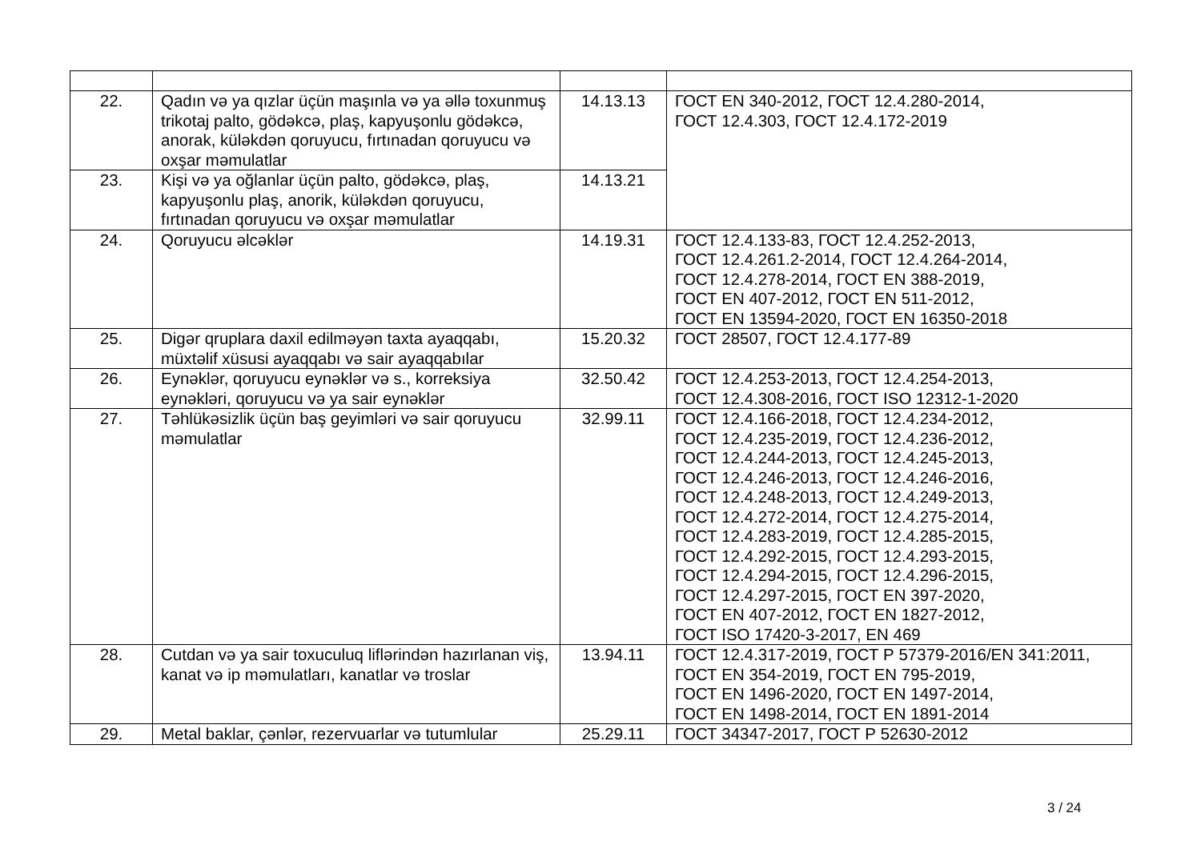| 22. | Qadın və ya qızlar üçün maşınla və ya əllə toxunmuş trikotaj palto, gödəkcə, plaş, kapyuşonlu gödəkcə, anorak, küləkdən qoruyucu, fırtınadan qoruyucu və oxşar məmulatlar | 14.13.13 | ГОСТ EN 340-2012, ГОСТ 12.4.280-2014, ГОСТ 12.4.303, ГОСТ 12.4.172-2019 |
| 23. | Kişi və ya oğlanlar üçün palto, gödəkcə, plaş, kapyuşonlu plaş, anorik, küləkdən qoruyucu, fırtınadan qoruyucu və oxşar məmulatlar | 14.13.21 | |
| 24. | Qoruyucu əlcəklər | 14.19.31 | ГОСТ 12.4.133-83, ГОСТ 12.4.252-2013, ГОСТ 12.4.261.2-2014, ГОСТ 12.4.264-2014, ГОСТ 12.4.278-2014, ГОСТ EN 388-2019, ГОСТ EN 407-2012, ГОСТ EN 511-2012, ГОСТ EN 13594-2020, ГОСТ EN 16350-2018 |
| 25. | Digər qruplara daxil edilməyən taxta ayaqqabı, müxtəlif xüsusi ayaqqabı və sair ayaqqabılar | 15.20.32 | ГОСТ 28507, ГОСТ 12.4.177-89 |
| 26. | Eynəklər, qoruyucu eynəklər və s., korreksiya eynəkləri, qoruyucu və ya sair eynəklər | 32.50.42 | ГОСТ 12.4.253-2013, ГОСТ 12.4.254-2013, ГОСТ 12.4.308-2016, ГОСТ ISO 12312-1-2020 |
| 27. | Təhlükəsizlik üçün baş geyimləri və sair qoruyucu məmulatlar | 32.99.11 | ГОСТ 12.4.166-2018, ГОСТ 12.4.234-2012, ГОСТ 12.4.235-2019, ГОСТ 12.4.236-2012, ГОСТ 12.4.244-2013, ГОСТ 12.4.245-2013, ГОСТ 12.4.246-2013, ГОСТ 12.4.246-2016, ГОСТ 12.4.248-2013, ГОСТ 12.4.249-2013, ГОСТ 12.4.272-2014, ГОСТ 12.4.275-2014, ГОСТ 12.4.283-2019, ГОСТ 12.4.285-2015, ГОСТ 12.4.292-2015, ГОСТ 12.4.293-2015, ГОСТ 12.4.294-2015, ГОСТ 12.4.296-2015, ГОСТ 12.4.297-2015, ГОСТ EN 397-2020, ГОСТ EN 407-2012, ГОСТ EN 1827-2012, ГОСТ ISO 17420-3-2017, EN 469 |
| 28. | Cutdan və ya sair toxuculuq liflərindən hazırlanan viş, kanat və ip məmulatları, kanatlar və troslar | 13.94.11 | ГОСТ 12.4.317-2019, ГОСТ Р 57379-2016/EN 341:2011, ГОСТ EN 354-2019, ГОСТ EN 795-2019, ГОСТ EN 1496-2020, ГОСТ EN 1497-2014, ГОСТ EN 1498-2014, ГОСТ EN 1891-2014 |
| 29. | Metal baklar, çənlər, rezervuarlar və tutumlular | 25.29.11 | ГОСТ 34347-2017, ГОСТ Р 52630-2012 |
3 / 24